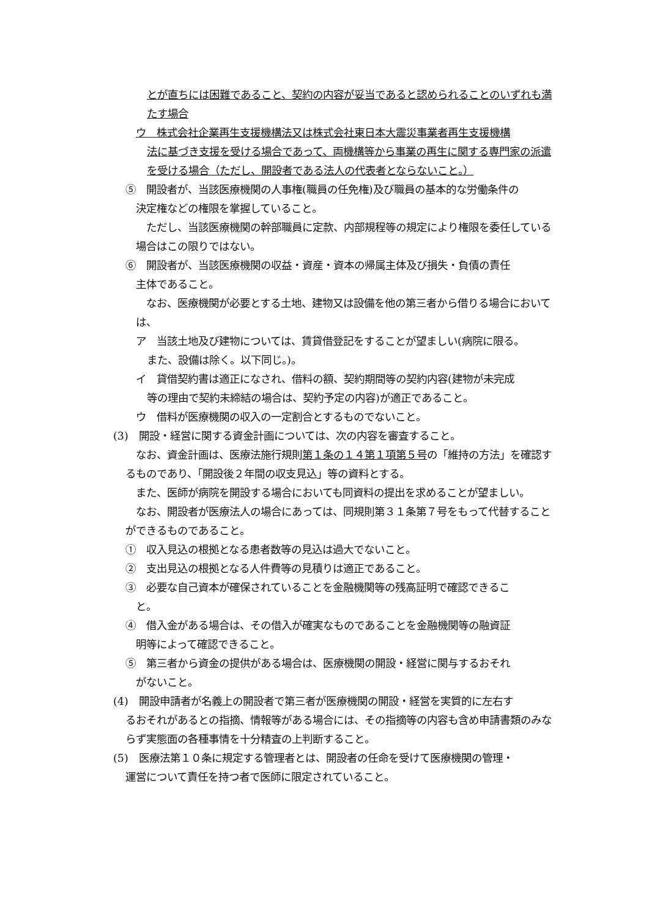とが直ちには困難であること、契約の内容が妥当であると認められることのいずれも満たす場合
ウ　株式会社企業再生支援機構法又は株式会社東日本大震災事業者再生支援機構
法に基づき支援を受ける場合であって、両機構等から事業の再生に関する専門家の派遣を受ける場合（ただし、開設者である法人の代表者とならないこと。）
⑤　開設者が、当該医療機関の人事権(職員の任免権)及び職員の基本的な労働条件の
決定権などの権限を掌握していること。
　ただし、当該医療機関の幹部職員に定款、内部規程等の規定により権限を委任している場合はこの限りではない。
⑥　開設者が、当該医療機関の収益・資産・資本の帰属主体及び損失・負債の責任
主体であること。
　なお、医療機関が必要とする土地、建物又は設備を他の第三者から借りる場合においては、
ア　当該土地及び建物については、賃貸借登記をすることが望ましい(病院に限る。
また、設備は除く。以下同じ。)。
イ　貸借契約書は適正になされ、借料の額、契約期間等の契約内容(建物が未完成
等の理由で契約未締結の場合は、契約予定の内容)が適正であること。
ウ　借料が医療機関の収入の一定割合とするものでないこと。
(3)　開設・経営に関する資金計画については、次の内容を審査すること。
　なお、資金計画は、医療法施行規則第１条の１４第１項第５号の「維持の方法」を確認するものであり、「開設後２年間の収支見込」等の資料とする。
　また、医師が病院を開設する場合においても同資料の提出を求めることが望ましい。
　なお、開設者が医療法人の場合にあっては、同規則第３１条第７号をもって代替することができるものであること。
①　収入見込の根拠となる患者数等の見込は過大でないこと。
②　支出見込の根拠となる人件費等の見積りは適正であること。
③　必要な自己資本が確保されていることを金融機関等の残高証明で確認できるこ
と。
④　借入金がある場合は、その借入が確実なものであることを金融機関等の融資証
明等によって確認できること。
⑤　第三者から資金の提供がある場合は、医療機関の開設・経営に関与するおそれ
がないこと。
(4)　開設申請者が名義上の開設者で第三者が医療機関の開設・経営を実質的に左右す
るおそれがあるとの指摘、情報等がある場合には、その指摘等の内容も含め申請書類のみならず実態面の各種事情を十分精査の上判断すること。
(5)　医療法第１０条に規定する管理者とは、開設者の任命を受けて医療機関の管理・
運営について責任を持つ者で医師に限定されていること。